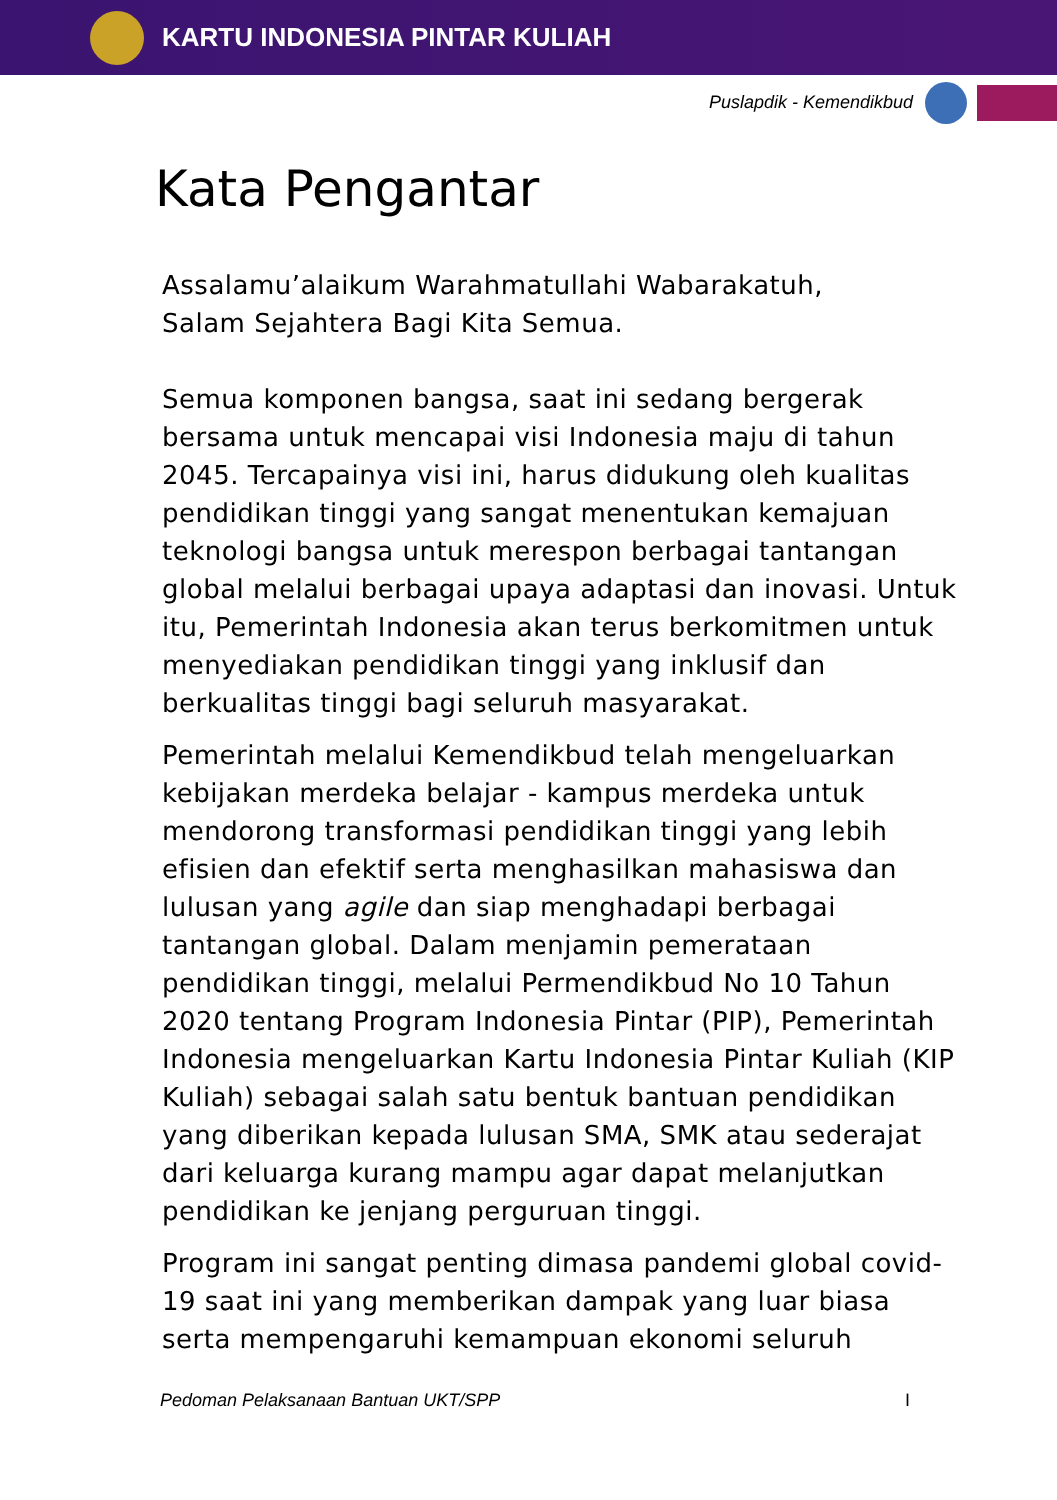KARTU INDONESIA PINTAR KULIAH
Puslapdik - Kemendikbud
Kata Pengantar
Assalamu’alaikum Warahmatullahi Wabarakatuh,
Salam Sejahtera Bagi Kita Semua.
Semua komponen bangsa, saat ini sedang bergerak bersama untuk mencapai visi Indonesia maju di tahun 2045. Tercapainya visi ini, harus didukung oleh kualitas pendidikan tinggi yang sangat menentukan kemajuan teknologi bangsa untuk merespon berbagai tantangan global melalui berbagai upaya adaptasi dan inovasi. Untuk itu, Pemerintah Indonesia akan terus berkomitmen untuk menyediakan pendidikan tinggi yang inklusif dan berkualitas tinggi bagi seluruh masyarakat.
Pemerintah melalui Kemendikbud telah mengeluarkan kebijakan merdeka belajar - kampus merdeka untuk mendorong transformasi pendidikan tinggi yang lebih efisien dan efektif serta menghasilkan mahasiswa dan lulusan yang agile dan siap menghadapi berbagai tantangan global. Dalam menjamin pemerataan pendidikan tinggi, melalui Permendikbud No 10 Tahun 2020 tentang Program Indonesia Pintar (PIP), Pemerintah Indonesia mengeluarkan Kartu Indonesia Pintar Kuliah (KIP Kuliah) sebagai salah satu bentuk bantuan pendidikan yang diberikan kepada lulusan SMA, SMK atau sederajat dari keluarga kurang mampu agar dapat melanjutkan pendidikan ke jenjang perguruan tinggi.
Program ini sangat penting dimasa pandemi global covid-19 saat ini yang memberikan dampak yang luar biasa serta mempengaruhi kemampuan ekonomi seluruh
Pedoman Pelaksanaan Bantuan UKT/SPP I